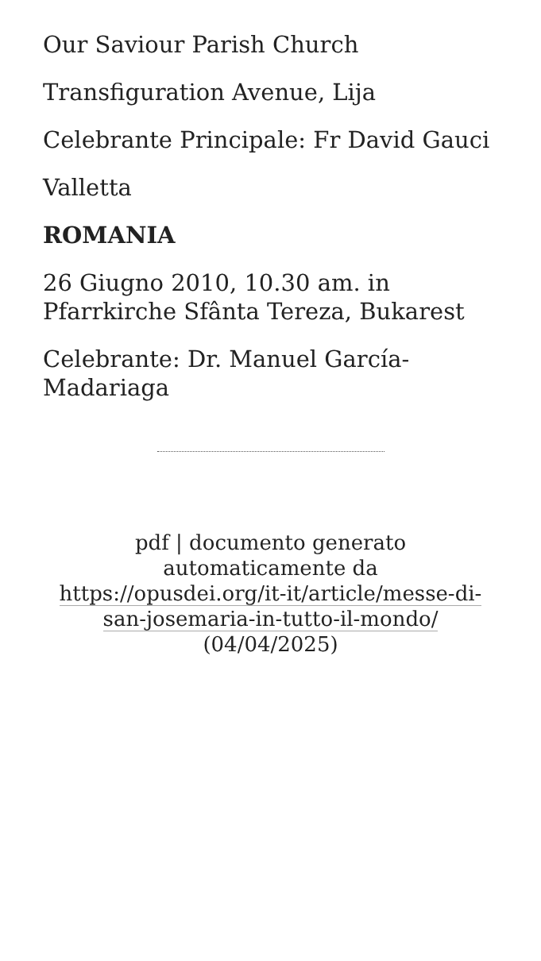Our Saviour Parish Church
Transfiguration Avenue, Lija
Celebrante Principale: Fr David Gauci
Valletta
ROMANIA
26 Giugno 2010, 10.30 am. in Pfarrkirche Sfânta Tereza, Bukarest
Celebrante: Dr. Manuel García-Madariaga
pdf | documento generato automaticamente da https://opusdei.org/it-it/article/messe-di-san-josemaria-in-tutto-il-mondo/ (04/04/2025)